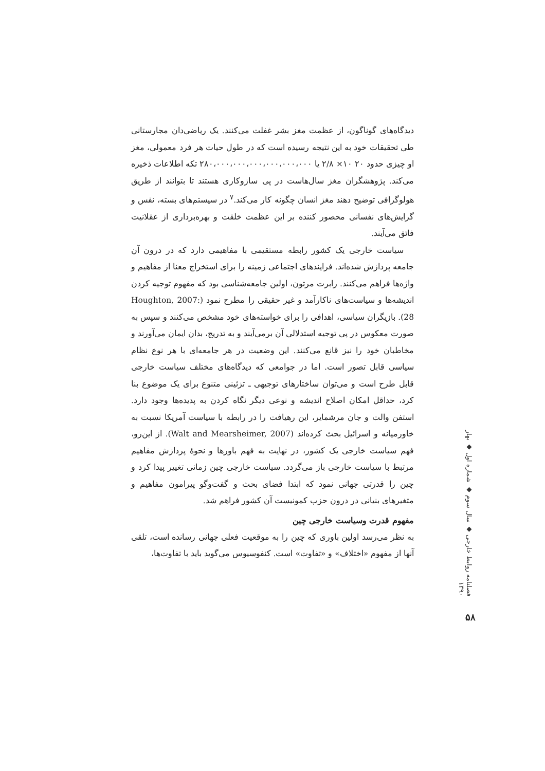دیدگاه‌های گوناگون، از عظمت مغز بشر غفلت می‌کنند. یک ریاضی‌دان مجارستانی طی تحقیقات خود به این نتیجه رسیده است که در طول حیات هر فرد معمولی، مغز او چیزی حدود ۲۰ ۱۰× ۲/۸ یا ۲۸۰،۰۰۰،۰۰۰،۰۰۰،۰۰۰،۰۰۰،۰۰۰ تکه اطلاعات ذخیره می‌کند. پژوهشگران مغز سال‌هاست در پی سازوکاری هستند تا بتوانند از طریق هولوگرافی توضیح دهند مغز انسان چگونه کار می‌کند.<sup>۷</sup> در سیستم‌های بسته، نفس و گرایش‌های نفسانی محصور کننده بر این عظمت خلقت و بهره‌برداری از عقلانیت فائق می‌آیند.
سیاست خارجی یک کشور رابطه مستقیمی با مفاهیمی دارد که در درون آن جامعه پردازش شده‌اند. فرایندهای اجتماعی زمینه را برای استخراج معنا از مفاهیم و واژه‌ها فراهم می‌کنند. رابرت مرتون، اولین جامعه‌شناسی بود که مفهوم توجیه کردن اندیشه‌ها و سیاست‌های ناکارآمد و غیر حقیقی را مطرح نمود (Houghton, 2007: 28). بازیگران سیاسی، اهدافی را برای خواسته‌های خود مشخص می‌کنند و سپس به صورت معکوس در پی توجیه استدلالی آن برمی‌آیند و به تدریج، بدان ایمان می‌آورند و مخاطبان خود را نیز قانع می‌کنند. این وضعیت در هر جامعه‌ای با هر نوع نظام سیاسی قابل تصور است. اما در جوامعی که دیدگاه‌های مختلف سیاست خارجی قابل طرح است و می‌توان ساختارهای توجیهی ـ تزئینی متنوع برای یک موضوع بنا کرد، حداقل امکان اصلاح اندیشه و نوعی دیگر نگاه کردن به پدیده‌ها وجود دارد. استفن والت و جان مرشمایر، این رهیافت را در رابطه با سیاست آمریکا نسبت به خاورمیانه و اسرائیل بحث کرده‌اند (Walt and Mearsheimer, 2007). از این‌رو، فهم سیاست خارجی یک کشور، در نهایت به فهم باورها و نحوهٔ پردازش مفاهیم مرتبط با سیاست خارجی باز می‌گردد. سیاست خارجی چین زمانی تغییر پیدا کرد و چین را قدرتی جهانی نمود که ابتدا فضای بحث و گفت‌وگو پیرامون مفاهیم و متغیرهای بنیانی در درون حزب کمونیست آن کشور فراهم شد.
مفهوم قدرت وسیاست خارجی چین
به نظر می‌رسد اولین باوری که چین را به موقعیت فعلی جهانی رسانده است، تلقی آنها از مفهوم «اختلاف» و «تفاوت» است. کنفوسیوس می‌گوید باید با تفاوت‌ها،
فصلنامه روابط خارجی ◆ سال سوم ◆ شماره اول ◆ بهار ۱۳۹۰
۵۸